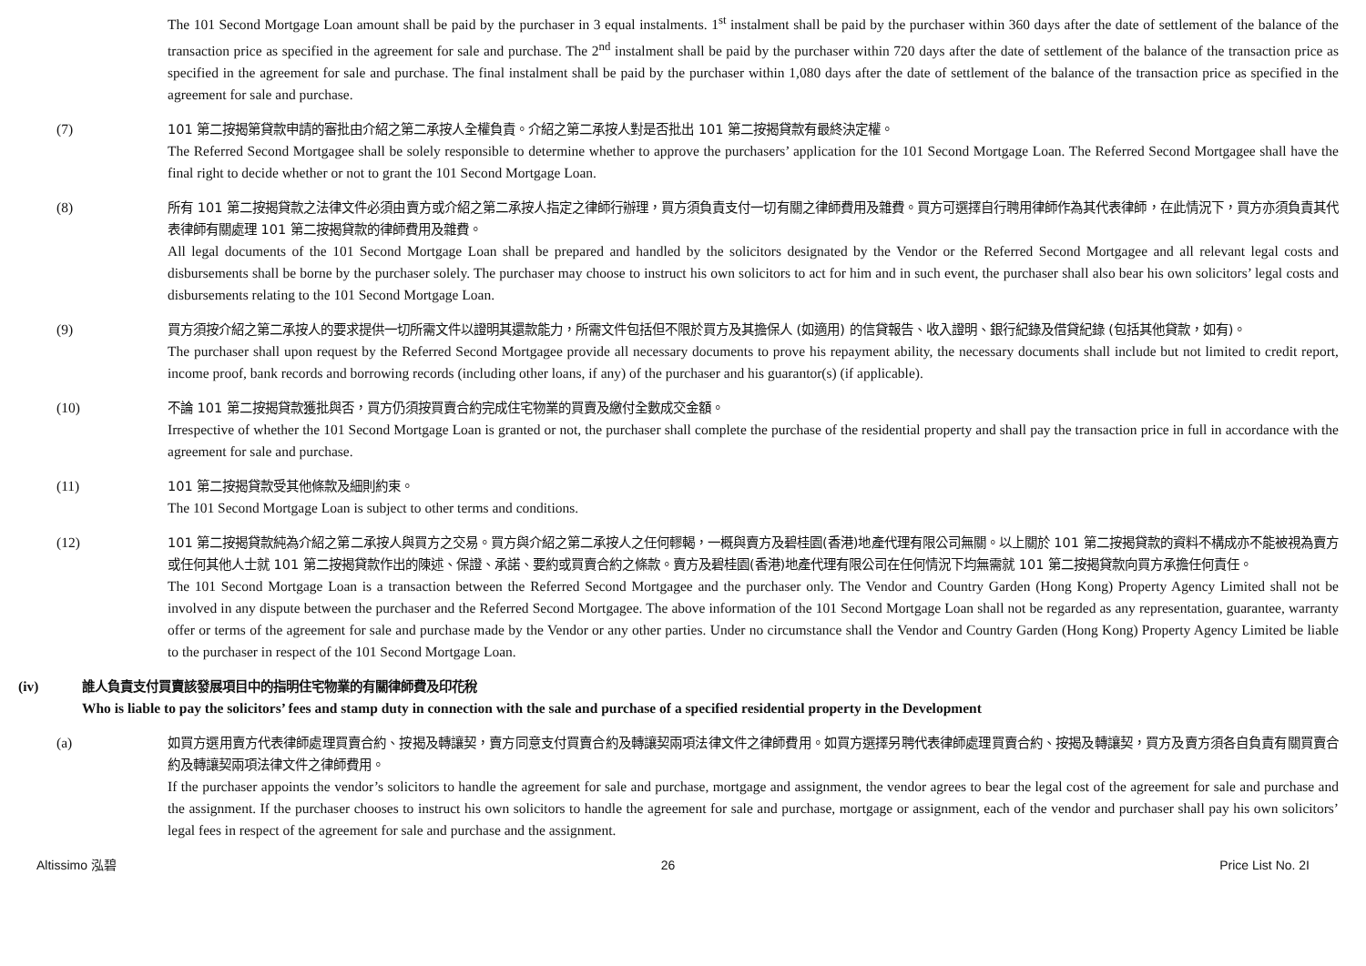The 101 Second Mortgage Loan amount shall be paid by the purchaser in 3 equal instalments. 1<sup>st</sup> instalment shall be paid by the purchaser within 360 days after the date of settlement of the balance of the transaction price as specified in the agreement for sale and purchase. The 2<sup>nd</sup> instalment shall be paid by the purchaser within 720 days after the date of settlement of the balance of the transaction price as specified in the agreement for sale and purchase. The final instalment shall be paid by the purchaser within 1,080 days after the date of settlement of the balance of the transaction price as specified in the agreement for sale and purchase.
(7) 101 第二按揭第貸款申請的審批由介紹之第二承按人全權負責。介紹之第二承按人對是否批出 101 第二按揭貸款有最終決定權。
The Referred Second Mortgagee shall be solely responsible to determine whether to approve the purchasers’ application for the 101 Second Mortgage Loan. The Referred Second Mortgagee shall have the final right to decide whether or not to grant the 101 Second Mortgage Loan.
(8) 所有 101 第二按揭貸款之法律文件必須由賣方或介紹之第二承按人指定之律師行辦理，買方須負責支付一切有關之律師費用及雜費。買方可選擇自行聘用律師作為其代表律師，在此情況下，買方亦須負責其代表律師有關處理 101 第二按揭貸款的律師費用及雜費。
All legal documents of the 101 Second Mortgage Loan shall be prepared and handled by the solicitors designated by the Vendor or the Referred Second Mortgagee and all relevant legal costs and disbursements shall be borne by the purchaser solely. The purchaser may choose to instruct his own solicitors to act for him and in such event, the purchaser shall also bear his own solicitors’ legal costs and disbursements relating to the 101 Second Mortgage Loan.
(9) 買方須按介紹之第二承按人的要求提供一切所需文件以證明其還款能力，所需文件包括但不限於買方及其擔保人 (如適用) 的信貸報告、收入證明、銀行紀錄及借貸紀錄 (包括其他貸款，如有)。
The purchaser shall upon request by the Referred Second Mortgagee provide all necessary documents to prove his repayment ability, the necessary documents shall include but not limited to credit report, income proof, bank records and borrowing records (including other loans, if any) of the purchaser and his guarantor(s) (if applicable).
(10) 不論 101 第二按揭貸款獲批與否，買方仍須按買賣合約完成住宅物業的買賣及繳付全數成交金額。
Irrespective of whether the 101 Second Mortgage Loan is granted or not, the purchaser shall complete the purchase of the residential property and shall pay the transaction price in full in accordance with the agreement for sale and purchase.
(11) 101 第二按揭貸款受其他條款及細則約束。
The 101 Second Mortgage Loan is subject to other terms and conditions.
(12) 101 第二按揭貸款純為介紹之第二承按人與買方之交易。買方與介紹之第二承按人之任何轇輵，一概與賣方及碧桂園(香港)地產代理有限公司無關。以上關於 101 第二按揭貸款的資料不構成亦不能被視為賣方或任何其他人士就 101 第二按揭貸款作出的陳述、保證、承諾、要約或買賣合約之條款。賣方及碧桂園(香港)地產代理有限公司在任何情況下均無需就 101 第二按揭貸款向買方承擔任何責任。
The 101 Second Mortgage Loan is a transaction between the Referred Second Mortgagee and the purchaser only. The Vendor and Country Garden (Hong Kong) Property Agency Limited shall not be involved in any dispute between the purchaser and the Referred Second Mortgagee. The above information of the 101 Second Mortgage Loan shall not be regarded as any representation, guarantee, warranty offer or terms of the agreement for sale and purchase made by the Vendor or any other parties. Under no circumstance shall the Vendor and Country Garden (Hong Kong) Property Agency Limited be liable to the purchaser in respect of the 101 Second Mortgage Loan.
(iv) 誰人負責支付買賣該發展項目中的指明住宅物業的有關律師費及印花稅
Who is liable to pay the solicitors’ fees and stamp duty in connection with the sale and purchase of a specified residential property in the Development
(a) 如買方選用賣方代表律師處理買賣合約、按揭及轉讓契，賣方同意支付買賣合約及轉讓契兩項法律文件之律師費用。如買方選擇另聘代表律師處理買賣合約、按揭及轉讓契，買方及賣方須各自負責有關買賣合約及轉讓契兩項法律文件之律師費用。
If the purchaser appoints the vendor’s solicitors to handle the agreement for sale and purchase, mortgage and assignment, the vendor agrees to bear the legal cost of the agreement for sale and purchase and the assignment. If the purchaser chooses to instruct his own solicitors to handle the agreement for sale and purchase, mortgage or assignment, each of the vendor and purchaser shall pay his own solicitors’ legal fees in respect of the agreement for sale and purchase and the assignment.
Altissimo 泓碧 26 Price List No. 2I